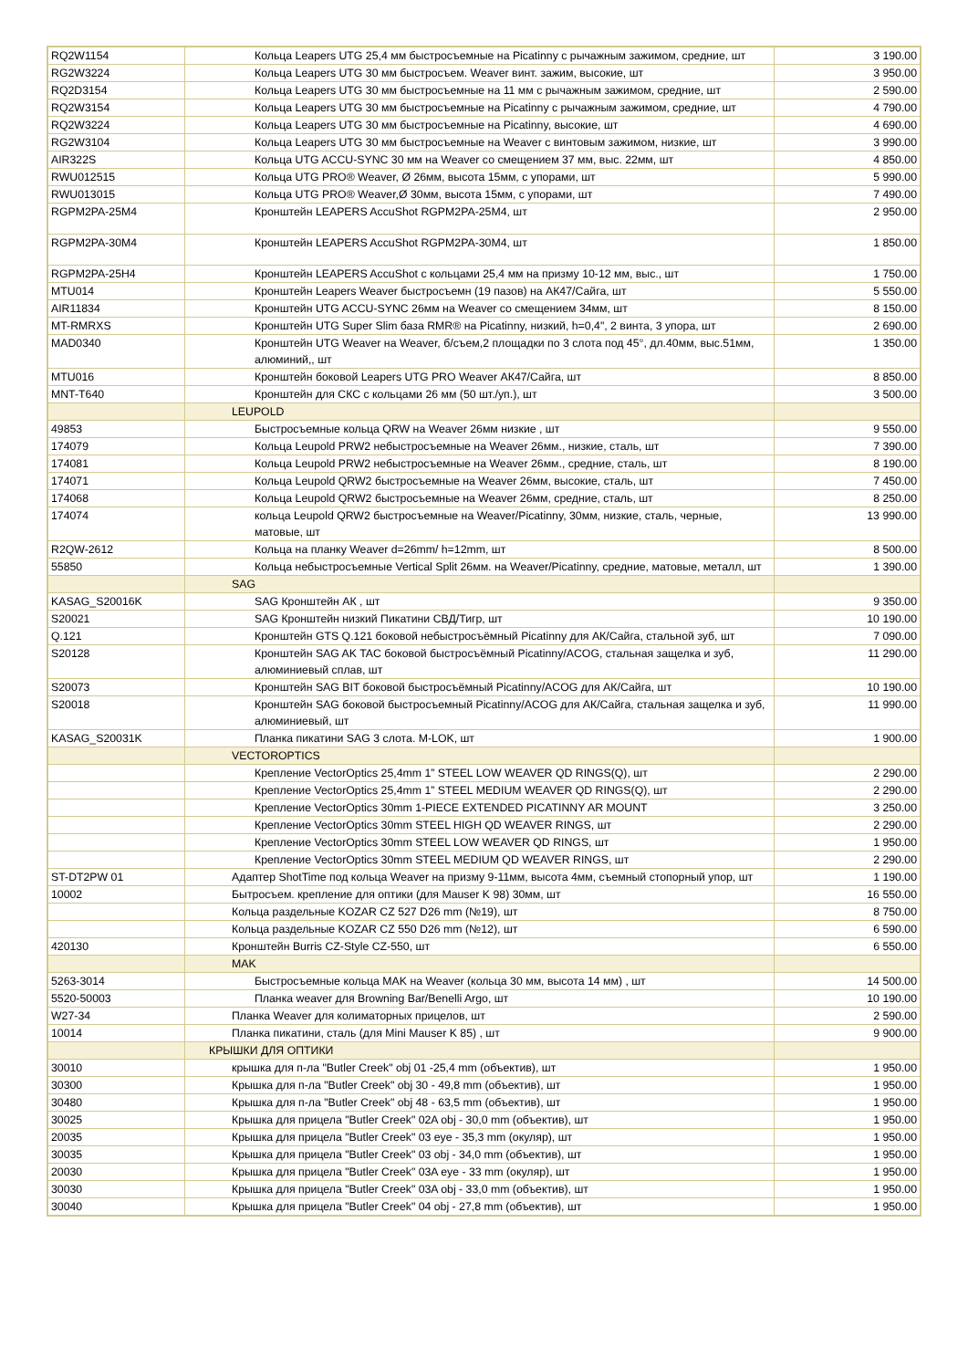| RQ2W1154 | Кольца Leapers UTG 25,4 мм быстросъемные на Picatinny с рычажным зажимом, средние, шт | 3 190.00 |
| RG2W3224 | Кольца Leapers UTG 30 мм быстросъем. Weaver винт. зажим, высокие, шт | 3 950.00 |
| RQ2D3154 | Кольца Leapers UTG 30 мм быстросъемные на 11 мм с рычажным зажимом, средние, шт | 2 590.00 |
| RQ2W3154 | Кольца Leapers UTG 30 мм быстросъемные на Picatinny с рычажным зажимом, средние, шт | 4 790.00 |
| RQ2W3224 | Кольца Leapers UTG 30 мм быстросъемные на Picatinny, высокие, шт | 4 690.00 |
| RG2W3104 | Кольца Leapers UTG 30 мм быстросъемные на Weaver с винтовым зажимом, низкие, шт | 3 990.00 |
| AIR322S | Кольца UTG ACCU-SYNC 30 мм на Weaver со смещением 37 мм, выс. 22мм, шт | 4 850.00 |
| RWU012515 | Кольца UTG PRO® Weaver, Ø 26мм, высота 15мм, с упорами, шт | 5 990.00 |
| RWU013015 | Кольца UTG PRO® Weaver,Ø 30мм, высота 15мм, с упорами, шт | 7 490.00 |
| RGPM2PA-25M4 | Кронштейн LEAPERS AccuShot RGPM2PA-25M4, шт | 2 950.00 |
| RGPM2PA-30M4 | Кронштейн LEAPERS AccuShot RGPM2PA-30M4, шт | 1 850.00 |
| RGPM2PA-25H4 | Кронштейн LEAPERS AccuShot с кольцами 25,4 мм на призму 10-12 мм, выс., шт | 1 750.00 |
| MTU014 | Кронштейн Leapers Weaver быстросъемн (19 пазов) на АК47/Сайга, шт | 5 550.00 |
| AIR11834 | Кронштейн UTG ACCU-SYNC 26мм на Weaver со смещением 34мм, шт | 8 150.00 |
| MT-RMRXS | Кронштейн UTG Super Slim база RMR® на Picatinny, низкий, h=0,4", 2 винта, 3 упора, шт | 2 690.00 |
| MAD0340 | Кронштейн UTG Weaver на Weaver, б/съем,2 площадки по 3 слота под 45°, дл.40мм, выс.51мм, алюминий,, шт | 1 350.00 |
| MTU016 | Кронштейн боковой Leapers UTG PRO Weaver АК47/Сайга, шт | 8 850.00 |
| MNT-T640 | Кронштейн для СКС с кольцами 26 мм (50 шт./уп.), шт | 3 500.00 |
| | LEUPOLD | |
| 49853 | Быстросъемные кольца QRW на Weaver 26мм низкие , шт | 9 550.00 |
| 174079 | Кольца Leupold PRW2 небыстросъемные на Weaver 26мм., низкие, сталь, шт | 7 390.00 |
| 174081 | Кольца Leupold PRW2 небыстросъемные на Weaver 26мм., средние, сталь, шт | 8 190.00 |
| 174071 | Кольца Leupold QRW2 быстросъемные на Weaver 26мм, высокие, сталь, шт | 7 450.00 |
| 174068 | Кольца Leupold QRW2 быстросъемные на Weaver 26мм, средние, сталь, шт | 8 250.00 |
| 174074 | кольца Leupold QRW2 быстросъемные на Weaver/Picatinny, 30мм, низкие, сталь, черные, матовые, шт | 13 990.00 |
| R2QW-2612 | Кольца на планку Weaver d=26mm/ h=12mm, шт | 8 500.00 |
| 55850 | Кольца небыстросъемные Vertical Split 26мм. на Weaver/Picatinny, средние, матовые, металл, шт | 1 390.00 |
| | SAG | |
| KASAG_S20016K | SAG Кронштейн АК , шт | 9 350.00 |
| S20021 | SAG Кронштейн низкий Пикатини СВД/Тигр, шт | 10 190.00 |
| Q.121 | Кронштейн GTS Q.121 боковой небыстросъёмный Picatinny для АК/Сайга, стальной зуб, шт | 7 090.00 |
| S20128 | Кронштейн SAG AK TAC боковой быстросъёмный Picatinny/ACOG, стальная защелка и зуб, алюминиевый сплав, шт | 11 290.00 |
| S20073 | Кронштейн SAG BIT боковой быстросъёмный Picatinny/ACOG для АК/Сайга, шт | 10 190.00 |
| S20018 | Кронштейн SAG боковой быстросъемный Picatinny/ACOG для АК/Сайга, стальная защелка и зуб, алюминиевый, шт | 11 990.00 |
| KASAG_S20031K | Планка пикатини SAG 3 слота. M-LOK, шт | 1 900.00 |
| | VECTOROPTICS | |
| | Крепление VectorOptics 25,4mm 1” STEEL LOW WEAVER QD RINGS(Q), шт | 2 290.00 |
| | Крепление VectorOptics 25,4mm 1” STEEL MEDIUM WEAVER QD RINGS(Q), шт | 2 290.00 |
| | Крепление VectorOptics 30mm 1-PIECE EXTENDED PICATINNY AR MOUNT | 3 250.00 |
| | Крепление VectorOptics 30mm STEEL HIGH QD WEAVER RINGS, шт | 2 290.00 |
| | Крепление VectorOptics 30mm STEEL LOW WEAVER QD RINGS, шт | 1 950.00 |
| | Крепление VectorOptics 30mm STEEL MEDIUM QD WEAVER RINGS, шт | 2 290.00 |
| ST-DT2PW 01 | Адаптер ShotTime под кольца Weaver на призму 9-11мм, высота 4мм, съемный стопорный упор, шт | 1 190.00 |
| 10002 | Бытросъем. крепление для оптики (для Mauser K 98) 30мм, шт | 16 550.00 |
| | Кольца раздельные KOZAR CZ 527 D26 mm (№19), шт | 8 750.00 |
| | Кольца раздельные KOZAR CZ 550 D26 mm (№12), шт | 6 590.00 |
| 420130 | Кронштейн Burris CZ-Style CZ-550, шт | 6 550.00 |
| | MAK | |
| 5263-3014 | Быстросъемные кольца MAK на Weaver (кольца 30 мм, высота 14 мм) , шт | 14 500.00 |
| 5520-50003 | Планка weaver для Browning Bar/Benelli Argo, шт | 10 190.00 |
| W27-34 | Планка Weaver для колиматорных прицелов, шт | 2 590.00 |
| 10014 | Планка пикатини, сталь (для Mini Mauser K 85) , шт | 9 900.00 |
| | КРЫШКИ ДЛЯ ОПТИКИ | |
| 30010 | крышка для п-ла "Butler Creek" obj 01 -25,4 mm (объектив), шт | 1 950.00 |
| 30300 | Крышка для п-ла "Butler Creek" obj 30 - 49,8 mm (объектив), шт | 1 950.00 |
| 30480 | Крышка для п-ла "Butler Creek" obj 48 - 63,5 mm (объектив), шт | 1 950.00 |
| 30025 | Крышка для прицела "Butler Creek" 02A obj - 30,0 mm (объектив), шт | 1 950.00 |
| 20035 | Крышка для прицела "Butler Creek" 03 eye - 35,3 mm (окуляр), шт | 1 950.00 |
| 30035 | Крышка для прицела "Butler Creek" 03 obj - 34,0 mm (объектив), шт | 1 950.00 |
| 20030 | Крышка для прицела "Butler Creek" 03A eye - 33 mm (окуляр), шт | 1 950.00 |
| 30030 | Крышка для прицела "Butler Creek" 03A obj - 33,0 mm (объектив), шт | 1 950.00 |
| 30040 | Крышка для прицела "Butler Creek" 04 obj - 27,8 mm (объектив), шт | 1 950.00 |